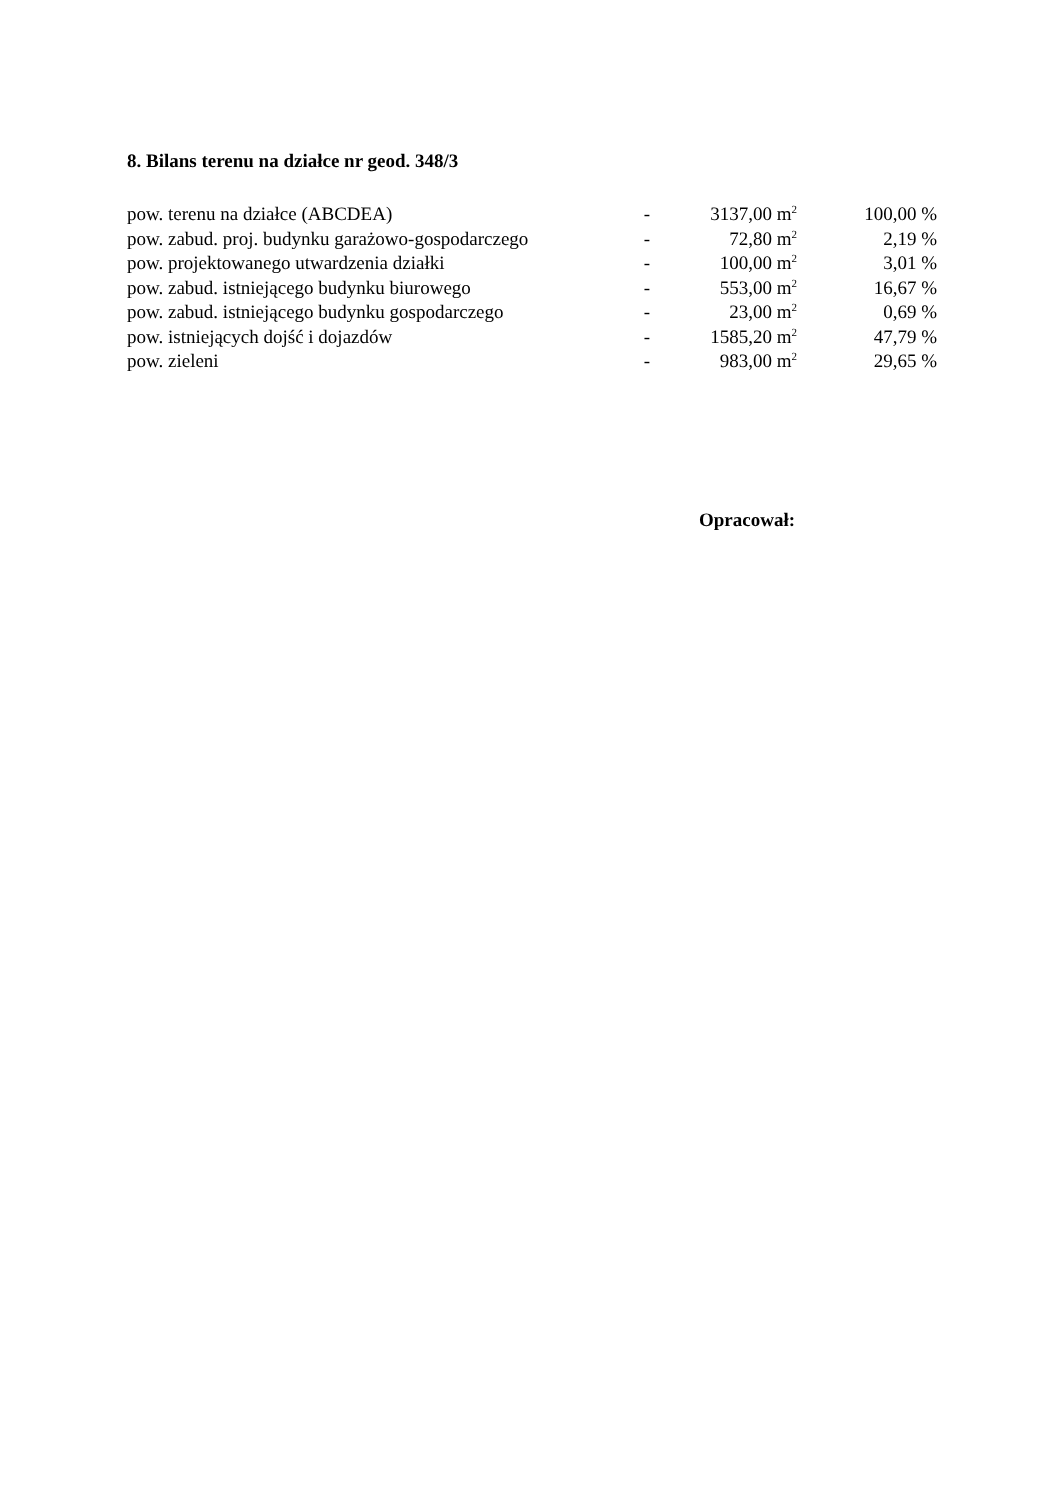8. Bilans terenu na działce nr geod. 348/3
| pow. terenu na działce (ABCDEA) | - | 3137,00 m<sup>2</sup> | 100,00 % |
| pow. zabud. proj. budynku garażowo-gospodarczego | - | 72,80 m<sup>2</sup> | 2,19 % |
| pow. projektowanego utwardzenia działki | - | 100,00 m<sup>2</sup> | 3,01 % |
| pow. zabud. istniejącego budynku biurowego | - | 553,00 m<sup>2</sup> | 16,67 % |
| pow. zabud. istniejącego budynku gospodarczego | - | 23,00 m<sup>2</sup> | 0,69 % |
| pow. istniejących dojść i dojazdów | - | 1585,20 m<sup>2</sup> | 47,79 % |
| pow. zieleni | - | 983,00 m<sup>2</sup> | 29,65 % |
Opracował: